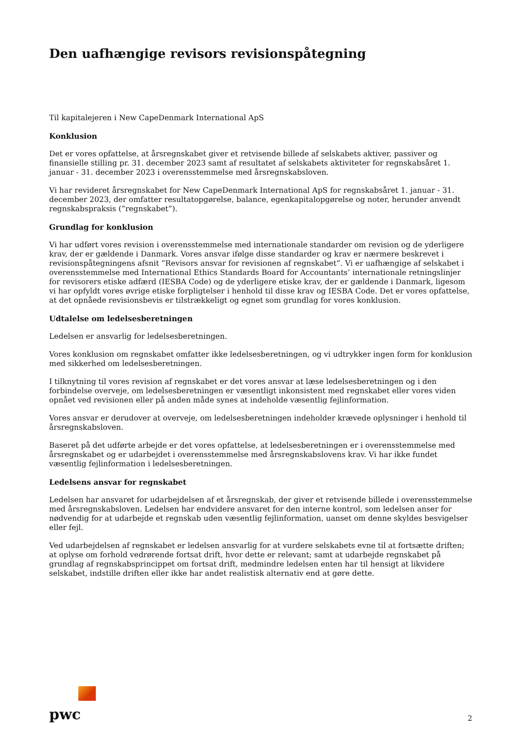Den uafhængige revisors revisionspåtegning
Til kapitalejeren i New CapeDenmark International ApS
Konklusion
Det er vores opfattelse, at årsregnskabet giver et retvisende billede af selskabets aktiver, passiver og finansielle stilling pr. 31. december 2023 samt af resultatet af selskabets aktiviteter for regnskabsåret 1. januar - 31. december 2023 i overensstemmelse med årsregnskabsloven.
Vi har revideret årsregnskabet for New CapeDenmark International ApS for regnskabsåret 1. januar - 31. december 2023, der omfatter resultatopgørelse, balance, egenkapitalopgørelse og noter, herunder anvendt regnskabspraksis (”regnskabet”).
Grundlag for konklusion
Vi har udført vores revision i overensstemmelse med internationale standarder om revision og de yderligere krav, der er gældende i Danmark. Vores ansvar ifølge disse standarder og krav er nærmere beskrevet i revisionspåtegningens afsnit ”Revisors ansvar for revisionen af regnskabet”. Vi er uafhængige af selskabet i overensstemmelse med International Ethics Standards Board for Accountants’ internationale retningslinjer for revisorers etiske adfærd (IESBA Code) og de yderligere etiske krav, der er gældende i Danmark, ligesom vi har opfyldt vores øvrige etiske forpligtelser i henhold til disse krav og IESBA Code. Det er vores opfattelse, at det opnåede revisionsbevis er tilstrækkeligt og egnet som grundlag for vores konklusion.
Udtalelse om ledelsesberetningen
Ledelsen er ansvarlig for ledelsesberetningen.
Vores konklusion om regnskabet omfatter ikke ledelsesberetningen, og vi udtrykker ingen form for konklusion med sikkerhed om ledelsesberetningen.
I tilknytning til vores revision af regnskabet er det vores ansvar at læse ledelsesberetningen og i den forbindelse overveje, om ledelsesberetningen er væsentligt inkonsistent med regnskabet eller vores viden opnået ved revisionen eller på anden måde synes at indeholde væsentlig fejlinformation.
Vores ansvar er derudover at overveje, om ledelsesberetningen indeholder krævede oplysninger i henhold til årsregnskabsloven.
Baseret på det udførte arbejde er det vores opfattelse, at ledelsesberetningen er i overensstemmelse med årsregnskabet og er udarbejdet i overensstemmelse med årsregnskabslovens krav. Vi har ikke fundet væsentlig fejlinformation i ledelsesberetningen.
Ledelsens ansvar for regnskabet
Ledelsen har ansvaret for udarbejdelsen af et årsregnskab, der giver et retvisende billede i overensstemmelse med årsregnskabsloven. Ledelsen har endvidere ansvaret for den interne kontrol, som ledelsen anser for nødvendig for at udarbejde et regnskab uden væsentlig fejlinformation, uanset om denne skyldes besvigelser eller fejl.
Ved udarbejdelsen af regnskabet er ledelsen ansvarlig for at vurdere selskabets evne til at fortsætte driften; at oplyse om forhold vedrørende fortsat drift, hvor dette er relevant; samt at udarbejde regnskabet på grundlag af regnskabsprincippet om fortsat drift, medmindre ledelsen enten har til hensigt at likvidere selskabet, indstille driften eller ikke har andet realistisk alternativ end at gøre dette.
pwc
2